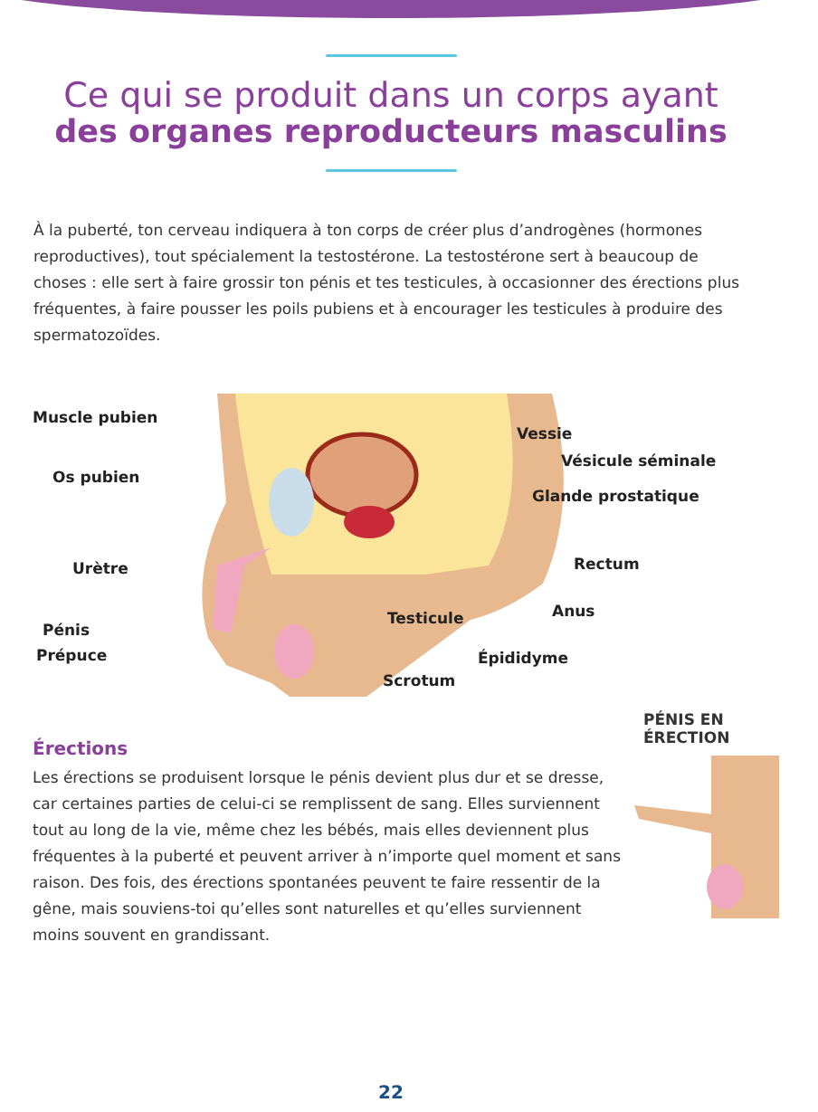Ce qui se produit dans un corps ayant
des organes reproducteurs masculins
À la puberté, ton cerveau indiquera à ton corps de créer plus d’androgènes (hormones reproductives), tout spécialement la testostérone. La testostérone sert à beaucoup de choses : elle sert à faire grossir ton pénis et tes testicules, à occasionner des érections plus fréquentes, à faire pousser les poils pubiens et à encourager les testicules à produire des spermatozoïdes.
Muscle pubien
Vessie
Vésicule séminale
Os pubien
Glande prostatique
Rectum Urètre
Anus Testicule
Pénis
Prépuce Épididyme
Scrotum
Érections
Les érections se produisent lorsque le pénis devient plus dur et se dresse, car certaines parties de celui-ci se remplissent de sang. Elles surviennent tout au long de la vie, même chez les bébés, mais elles deviennent plus fréquentes à la puberté et peuvent arriver à n’importe quel moment et sans raison. Des fois, des érections spontanées peuvent te faire ressentir de la gêne, mais souviens-toi qu’elles sont naturelles et qu’elles surviennent moins souvent en grandissant.
PÉNIS EN
ÉRECTION
22